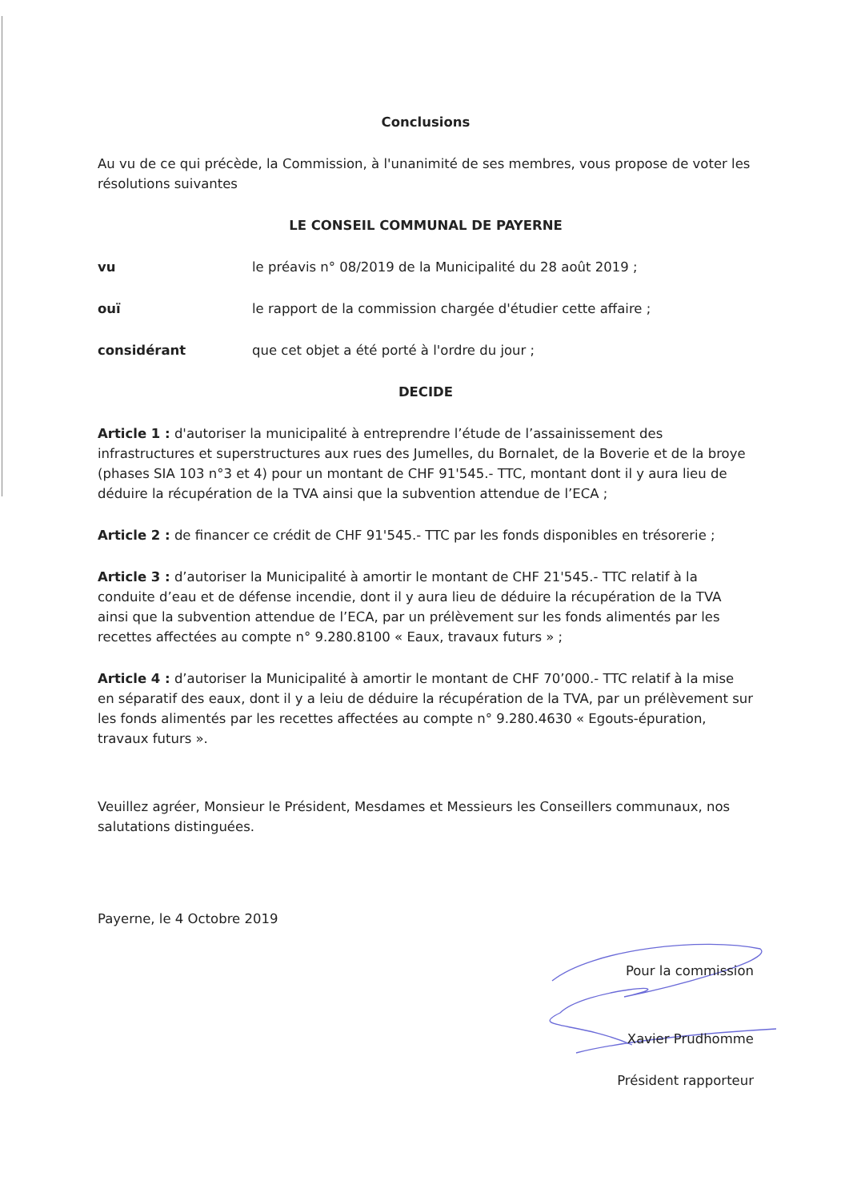Conclusions
Au vu de ce qui précède, la Commission, à l'unanimité de ses membres, vous propose de voter les résolutions suivantes
LE CONSEIL COMMUNAL DE PAYERNE
vu le préavis n° 08/2019 de la Municipalité du 28 août 2019 ;
ouï le rapport de la commission chargée d'étudier cette affaire ;
considérant que cet objet a été porté à l'ordre du jour ;
DECIDE
Article 1 : d'autoriser la municipalité à entreprendre l’étude de l’assainissement des infrastructures et superstructures aux rues des Jumelles, du Bornalet, de la Boverie et de la broye (phases SIA 103 n°3 et 4) pour un montant de CHF 91'545.- TTC, montant dont il y aura lieu de déduire la récupération de la TVA ainsi que la subvention attendue de l’ECA ;
Article 2 : de financer ce crédit de CHF 91'545.- TTC par les fonds disponibles en trésorerie ;
Article 3 : d’autoriser la Municipalité à amortir le montant de CHF 21'545.- TTC relatif à la conduite d’eau et de défense incendie, dont il y aura lieu de déduire la récupération de la TVA ainsi que la subvention attendue de l’ECA, par un prélèvement sur les fonds alimentés par les recettes affectées au compte n° 9.280.8100 « Eaux, travaux futurs » ;
Article 4 : d’autoriser la Municipalité à amortir le montant de CHF 70’000.- TTC relatif à la mise en séparatif des eaux, dont il y a leiu de déduire la récupération de la TVA, par un prélèvement sur les fonds alimentés par les recettes affectées au compte n° 9.280.4630 « Egouts-épuration, travaux futurs ».
Veuillez agréer, Monsieur le Président, Mesdames et Messieurs les Conseillers communaux, nos salutations distinguées.
Payerne, le 4 Octobre 2019
Pour la commission
Xavier Prudhomme
Président rapporteur